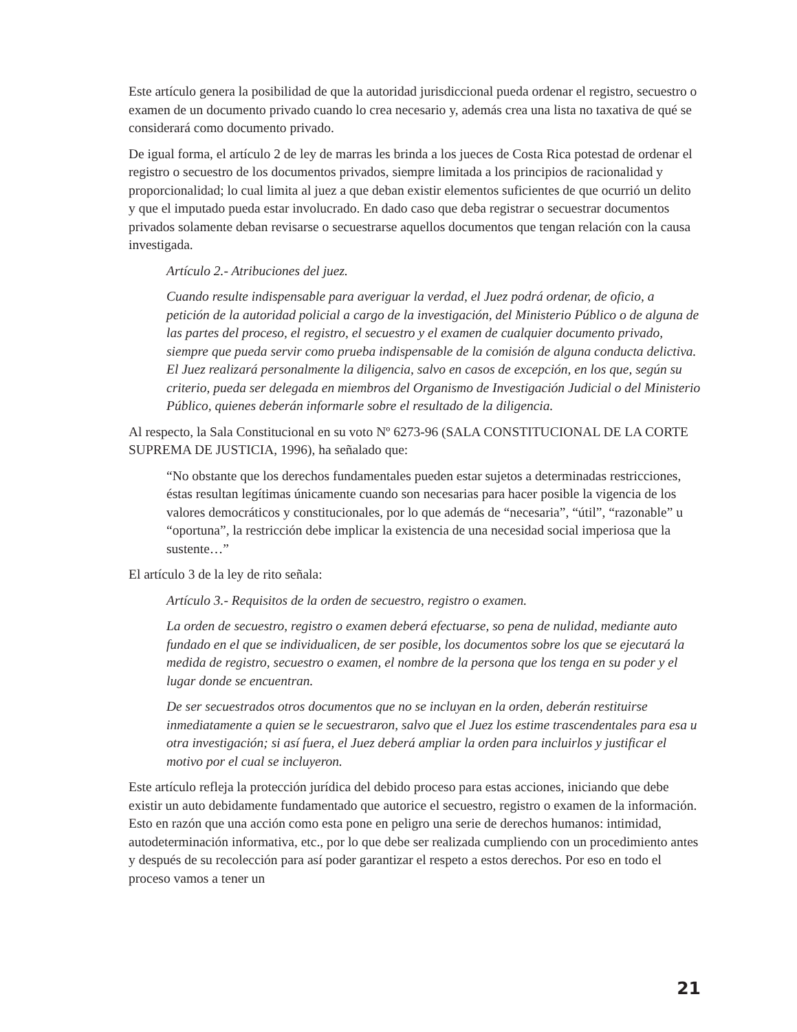Este artículo genera la posibilidad de que la autoridad jurisdiccional pueda ordenar el registro, secuestro o examen de un documento privado cuando lo crea necesario y, además crea una lista no taxativa de qué se considerará como documento privado.
De igual forma, el artículo 2 de ley de marras les brinda a los jueces de Costa Rica potestad de ordenar el registro o secuestro de los documentos privados, siempre limitada a los principios de racionalidad y proporcionalidad; lo cual limita al juez a que deban existir elementos suficientes de que ocurrió un delito y que el imputado pueda estar involucrado. En dado caso que deba registrar o secuestrar documentos privados solamente deban revisarse o secuestrarse aquellos documentos que tengan relación con la causa investigada.
Artículo 2.- Atribuciones del juez.
Cuando resulte indispensable para averiguar la verdad, el Juez podrá ordenar, de oficio, a petición de la autoridad policial a cargo de la investigación, del Ministerio Público o de alguna de las partes del proceso, el registro, el secuestro y el examen de cualquier documento privado, siempre que pueda servir como prueba indispensable de la comisión de alguna conducta delictiva. El Juez realizará personalmente la diligencia, salvo en casos de excepción, en los que, según su criterio, pueda ser delegada en miembros del Organismo de Investigación Judicial o del Ministerio Público, quienes deberán informarle sobre el resultado de la diligencia.
Al respecto, la Sala Constitucional en su voto Nº 6273-96 (SALA CONSTITUCIONAL DE LA CORTE SUPREMA DE JUSTICIA, 1996), ha señalado que:
“No obstante que los derechos fundamentales pueden estar sujetos a determinadas restricciones, éstas resultan legítimas únicamente cuando son necesarias para hacer posible la vigencia de los valores democráticos y constitucionales, por lo que además de “necesaria”, “útil”, “razonable” u “oportuna”, la restricción debe implicar la existencia de una necesidad social imperiosa que la sustente…”
El artículo 3 de la ley de rito señala:
Artículo 3.- Requisitos de la orden de secuestro, registro o examen.
La orden de secuestro, registro o examen deberá efectuarse, so pena de nulidad, mediante auto fundado en el que se individualicen, de ser posible, los documentos sobre los que se ejecutará la medida de registro, secuestro o examen, el nombre de la persona que los tenga en su poder y el lugar donde se encuentran.
De ser secuestrados otros documentos que no se incluyan en la orden, deberán restituirse inmediatamente a quien se le secuestraron, salvo que el Juez los estime trascendentales para esa u otra investigación; si así fuera, el Juez deberá ampliar la orden para incluirlos y justificar el motivo por el cual se incluyeron.
Este artículo refleja la protección jurídica del debido proceso para estas acciones, iniciando que debe existir un auto debidamente fundamentado que autorice el secuestro, registro o examen de la información. Esto en razón que una acción como esta pone en peligro una serie de derechos humanos: intimidad, autodeterminación informativa, etc., por lo que debe ser realizada cumpliendo con un procedimiento antes y después de su recolección para así poder garantizar el respeto a estos derechos. Por eso en todo el proceso vamos a tener un
21